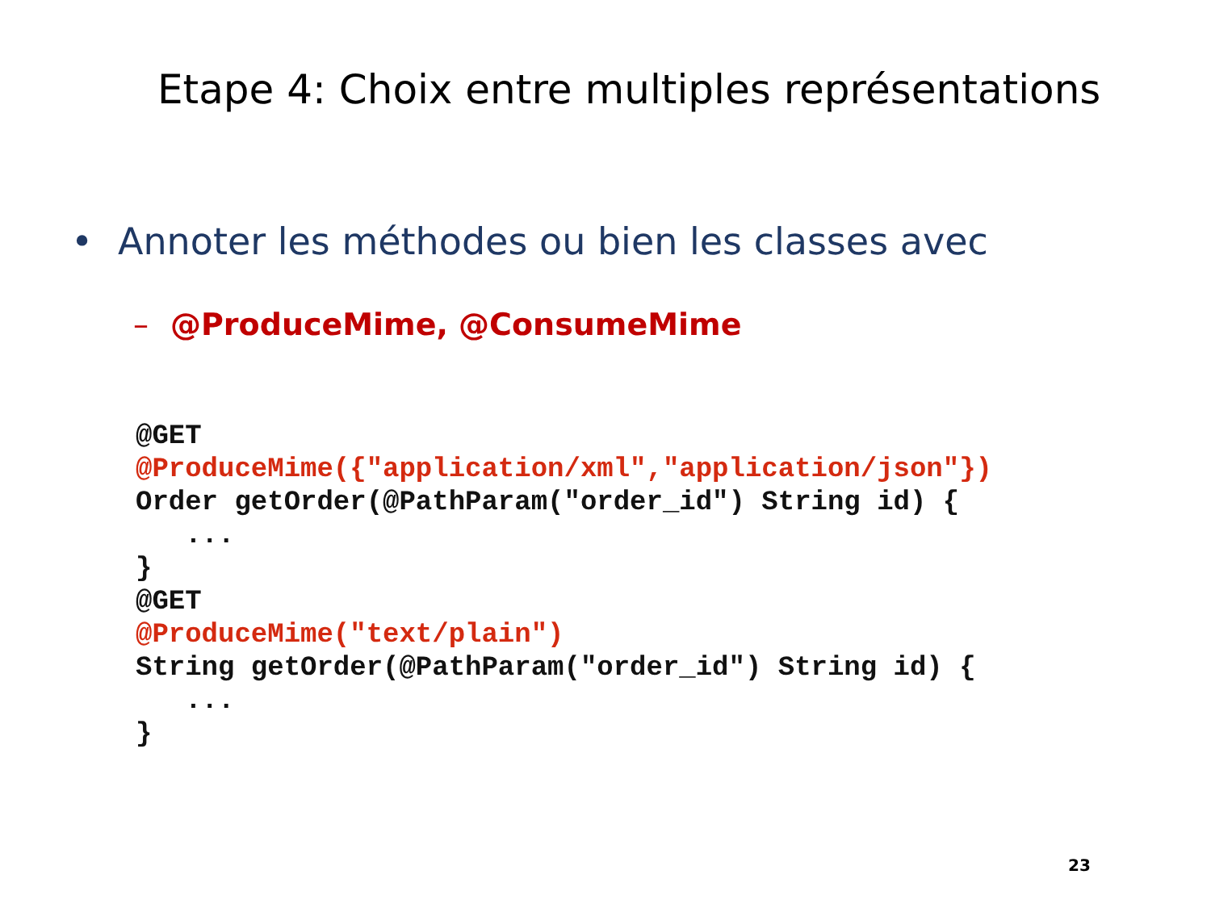Etape 4: Choix entre multiples représentations
• Annoter les méthodes ou bien les classes avec
– @ProduceMime, @ConsumeMime
@GET
@ProduceMime({"application/xml","application/json"})
Order getOrder(@PathParam("order_id") String id) {
   ...
}
@GET
@ProduceMime("text/plain")
String getOrder(@PathParam("order_id") String id) {
   ...
}
23